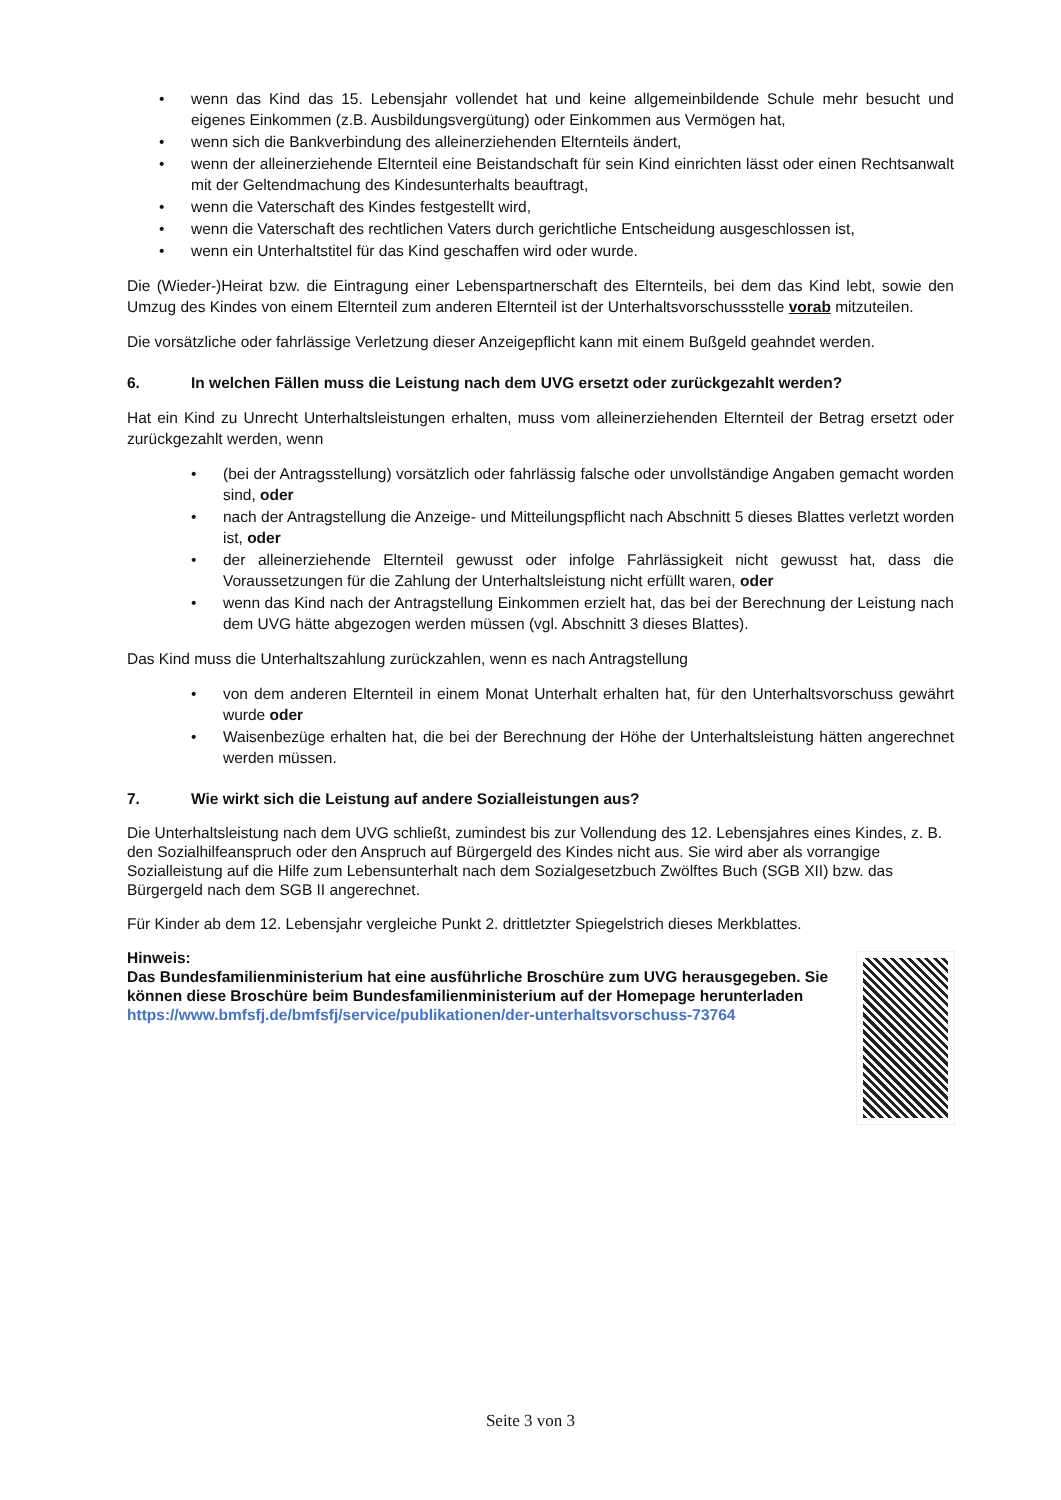• wenn das Kind das 15. Lebensjahr vollendet hat und keine allgemeinbildende Schule mehr besucht und eigenes Einkommen (z.B. Ausbildungsvergütung) oder Einkommen aus Vermögen hat,
• wenn sich die Bankverbindung des alleinerziehenden Elternteils ändert,
• wenn der alleinerziehende Elternteil eine Beistandschaft für sein Kind einrichten lässt oder einen Rechtsanwalt mit der Geltendmachung des Kindesunterhalts beauftragt,
• wenn die Vaterschaft des Kindes festgestellt wird,
• wenn die Vaterschaft des rechtlichen Vaters durch gerichtliche Entscheidung ausgeschlossen ist,
• wenn ein Unterhaltstitel für das Kind geschaffen wird oder wurde.
Die (Wieder-)Heirat bzw. die Eintragung einer Lebenspartnerschaft des Elternteils, bei dem das Kind lebt, sowie den Umzug des Kindes von einem Elternteil zum anderen Elternteil ist der Unterhaltsvorschussstelle vorab mitzuteilen.
Die vorsätzliche oder fahrlässige Verletzung dieser Anzeigepflicht kann mit einem Bußgeld geahndet werden.
6. In welchen Fällen muss die Leistung nach dem UVG ersetzt oder zurückgezahlt werden?
Hat ein Kind zu Unrecht Unterhaltsleistungen erhalten, muss vom alleinerziehenden Elternteil der Betrag ersetzt oder zurückgezahlt werden, wenn
• (bei der Antragsstellung) vorsätzlich oder fahrlässig falsche oder unvollständige Angaben gemacht worden sind, oder
• nach der Antragstellung die Anzeige- und Mitteilungspflicht nach Abschnitt 5 dieses Blattes verletzt worden ist, oder
• der alleinerziehende Elternteil gewusst oder infolge Fahrlässigkeit nicht gewusst hat, dass die Voraussetzungen für die Zahlung der Unterhaltsleistung nicht erfüllt waren, oder
• wenn das Kind nach der Antragstellung Einkommen erzielt hat, das bei der Berechnung der Leistung nach dem UVG hätte abgezogen werden müssen (vgl. Abschnitt 3 dieses Blattes).
Das Kind muss die Unterhaltszahlung zurückzahlen, wenn es nach Antragstellung
• von dem anderen Elternteil in einem Monat Unterhalt erhalten hat, für den Unterhaltsvorschuss gewährt wurde oder
• Waisenbezüge erhalten hat, die bei der Berechnung der Höhe der Unterhaltsleistung hätten angerechnet werden müssen.
7. Wie wirkt sich die Leistung auf andere Sozialleistungen aus?
Die Unterhaltsleistung nach dem UVG schließt, zumindest bis zur Vollendung des 12. Lebensjahres eines Kindes, z. B. den Sozialhilfeanspruch oder den Anspruch auf Bürgergeld des Kindes nicht aus. Sie wird aber als vorrangige Sozialleistung auf die Hilfe zum Lebensunterhalt nach dem Sozialgesetzbuch Zwölftes Buch (SGB XII) bzw. das Bürgergeld nach dem SGB II angerechnet.
Für Kinder ab dem 12. Lebensjahr vergleiche Punkt 2. drittletzter Spiegelstrich dieses Merkblattes.
Hinweis:
Das Bundesfamilienministerium hat eine ausführliche Broschüre zum UVG herausgegeben. Sie können diese Broschüre beim Bundesfamilienministerium auf der Homepage herunterladen
https://www.bmfsfj.de/bmfsfj/service/publikationen/der-unterhaltsvorschuss-73764
Seite 3 von 3